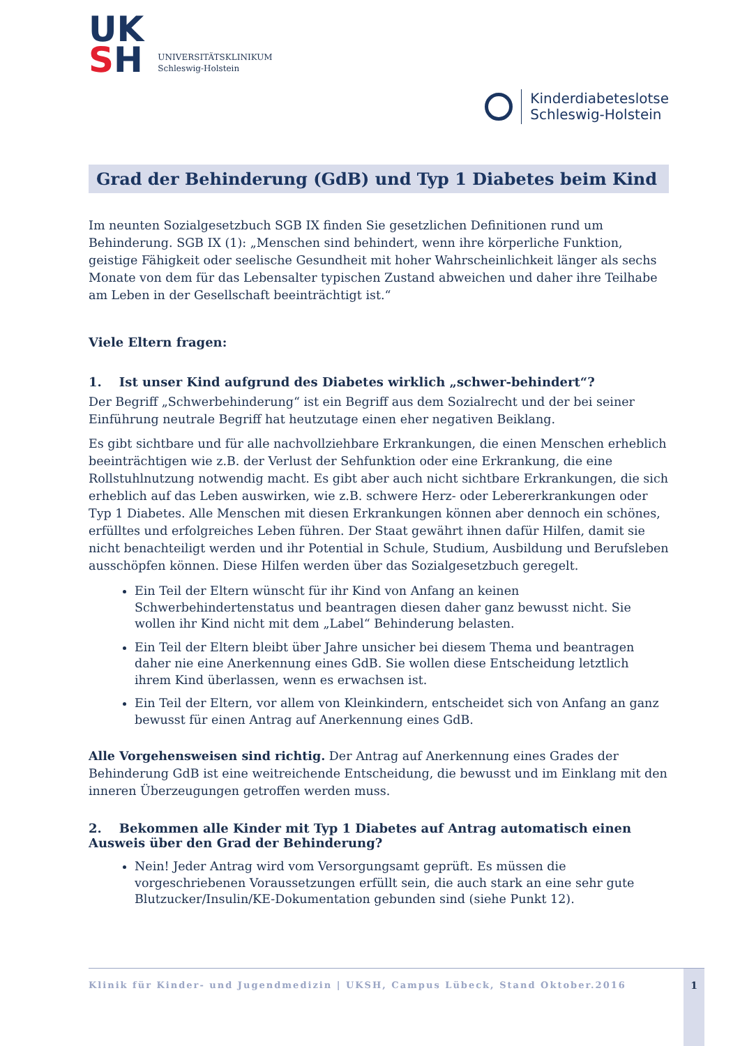UK
SH
UNIVERSITÄTSKLINIKUM
Schleswig-Holstein
Kinderdiabeteslotse
Schleswig-Holstein
Grad der Behinderung (GdB) und Typ 1 Diabetes beim Kind
Im neunten Sozialgesetzbuch SGB IX finden Sie gesetzlichen Definitionen rund um Behinderung. SGB IX (1): „Menschen sind behindert, wenn ihre körperliche Funktion, geistige Fähigkeit oder seelische Gesundheit mit hoher Wahrscheinlichkeit länger als sechs Monate von dem für das Lebensalter typischen Zustand abweichen und daher ihre Teilhabe am Leben in der Gesellschaft beeinträchtigt ist.“
Viele Eltern fragen:
1. Ist unser Kind aufgrund des Diabetes wirklich „schwer-behindert“?
Der Begriff „Schwerbehinderung“ ist ein Begriff aus dem Sozialrecht und der bei seiner Einführung neutrale Begriff hat heutzutage einen eher negativen Beiklang.
Es gibt sichtbare und für alle nachvollziehbare Erkrankungen, die einen Menschen erheblich beeinträchtigen wie z.B. der Verlust der Sehfunktion oder eine Erkrankung, die eine Rollstuhlnutzung notwendig macht. Es gibt aber auch nicht sichtbare Erkrankungen, die sich erheblich auf das Leben auswirken, wie z.B. schwere Herz- oder Lebererkrankungen oder Typ 1 Diabetes. Alle Menschen mit diesen Erkrankungen können aber dennoch ein schönes, erfülltes und erfolgreiches Leben führen. Der Staat gewährt ihnen dafür Hilfen, damit sie nicht benachteiligt werden und ihr Potential in Schule, Studium, Ausbildung und Berufsleben ausschöpfen können. Diese Hilfen werden über das Sozialgesetzbuch geregelt.
Ein Teil der Eltern wünscht für ihr Kind von Anfang an keinen Schwerbehindertenstatus und beantragen diesen daher ganz bewusst nicht. Sie wollen ihr Kind nicht mit dem „Label“ Behinderung belasten.
Ein Teil der Eltern bleibt über Jahre unsicher bei diesem Thema und beantragen daher nie eine Anerkennung eines GdB. Sie wollen diese Entscheidung letztlich ihrem Kind überlassen, wenn es erwachsen ist.
Ein Teil der Eltern, vor allem von Kleinkindern, entscheidet sich von Anfang an ganz bewusst für einen Antrag auf Anerkennung eines GdB.
Alle Vorgehensweisen sind richtig. Der Antrag auf Anerkennung eines Grades der Behinderung GdB ist eine weitreichende Entscheidung, die bewusst und im Einklang mit den inneren Überzeugungen getroffen werden muss.
2. Bekommen alle Kinder mit Typ 1 Diabetes auf Antrag automatisch einen Ausweis über den Grad der Behinderung?
Nein! Jeder Antrag wird vom Versorgungsamt geprüft. Es müssen die vorgeschriebenen Voraussetzungen erfüllt sein, die auch stark an eine sehr gute Blutzucker/Insulin/KE-Dokumentation gebunden sind (siehe Punkt 12).
Klinik für Kinder- und Jugendmedizin | UKSH, Campus Lübeck, Stand Oktober.2016 1